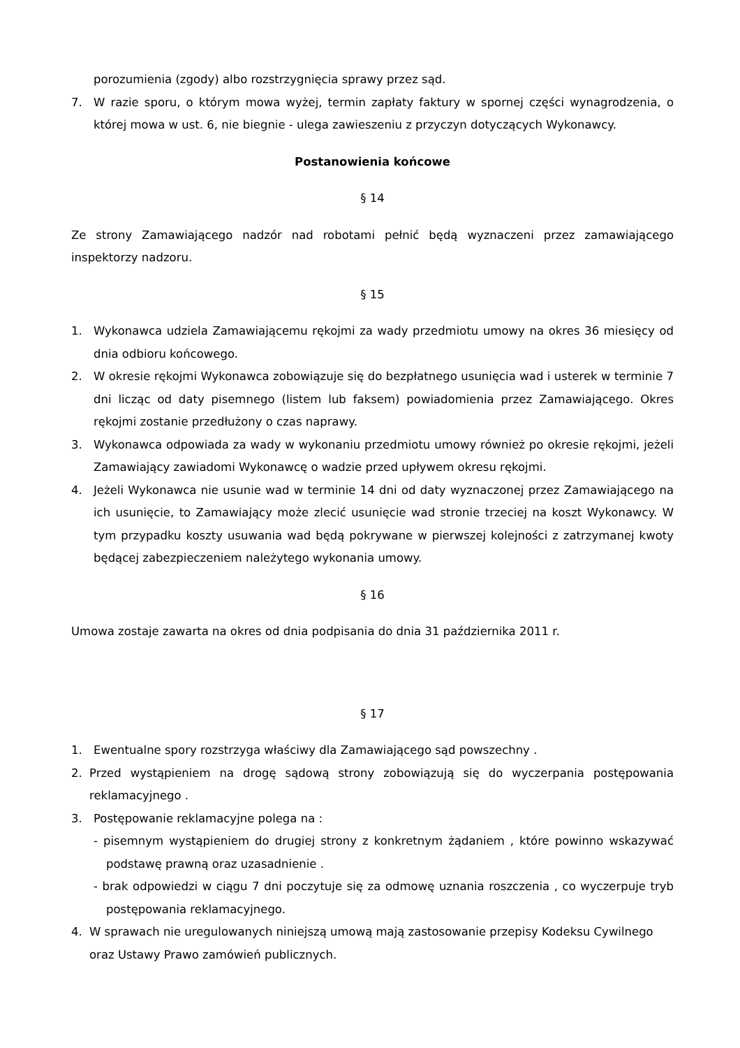porozumienia (zgody) albo rozstrzygnięcia sprawy przez sąd.
7. W razie sporu, o którym mowa wyżej, termin zapłaty faktury w spornej części wynagrodzenia, o której mowa w ust. 6, nie biegnie - ulega zawieszeniu z przyczyn dotyczących Wykonawcy.
Postanowienia końcowe
§ 14
Ze strony Zamawiającego nadzór nad robotami pełnić będą wyznaczeni przez zamawiającego inspektorzy nadzoru.
§ 15
1. Wykonawca udziela Zamawiającemu rękojmi za wady przedmiotu umowy na okres 36 miesięcy od dnia odbioru końcowego.
2. W okresie rękojmi Wykonawca zobowiązuje się do bezpłatnego usunięcia wad i usterek w terminie 7 dni licząc od daty pisemnego (listem lub faksem) powiadomienia przez Zamawiającego. Okres rękojmi zostanie przedłużony o czas naprawy.
3. Wykonawca odpowiada za wady w wykonaniu przedmiotu umowy również po okresie rękojmi, jeżeli Zamawiający zawiadomi Wykonawcę o wadzie przed upływem okresu rękojmi.
4. Jeżeli Wykonawca nie usunie wad w terminie 14 dni od daty wyznaczonej przez Zamawiającego na ich usunięcie, to Zamawiający może zlecić usunięcie wad stronie trzeciej na koszt Wykonawcy. W tym przypadku koszty usuwania wad będą pokrywane w pierwszej kolejności z zatrzymanej kwoty będącej zabezpieczeniem należytego wykonania umowy.
§ 16
Umowa zostaje zawarta na okres od dnia podpisania do dnia 31 października 2011 r.
§ 17
1. Ewentualne spory rozstrzyga właściwy dla Zamawiającego sąd powszechny .
2. Przed wystąpieniem na drogę sądową strony zobowiązują się do wyczerpania postępowania reklamacyjnego .
3. Postępowanie reklamacyjne polega na :
- pisemnym wystąpieniem do drugiej strony z konkretnym żądaniem , które powinno wskazywać podstawę prawną oraz uzasadnienie .
- brak odpowiedzi w ciągu 7 dni poczytuje się za odmowę uznania roszczenia , co wyczerpuje tryb postępowania reklamacyjnego.
4. W sprawach nie uregulowanych niniejszą umową mają zastosowanie przepisy Kodeksu Cywilnego oraz Ustawy Prawo zamówień publicznych.